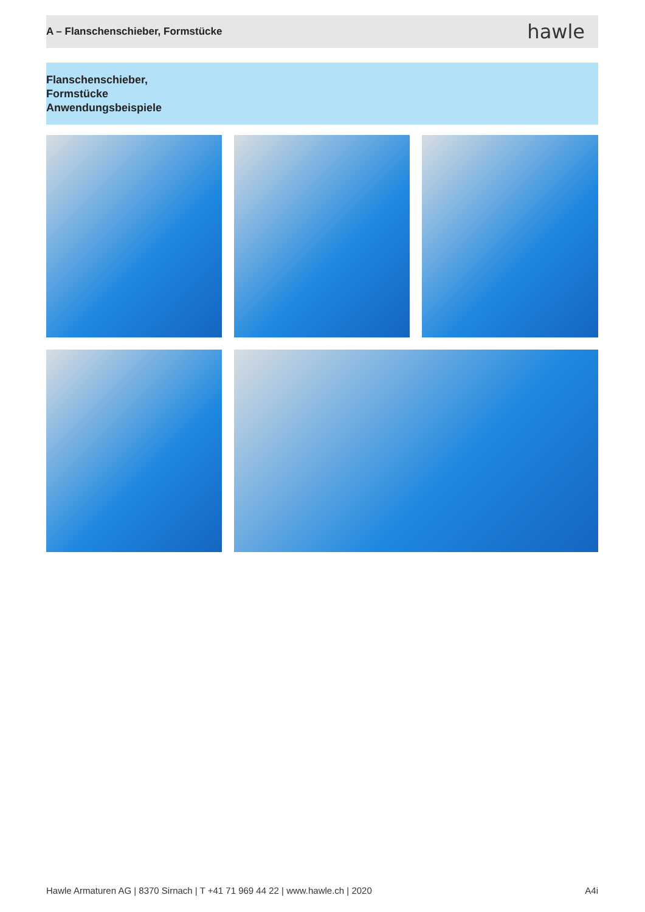A – Flanschenschieber, Formstücke
hawle
Flanschenschieber,
Formstücke
Anwendungsbeispiele
Hawle Armaturen AG | 8370 Sirnach | T +41 71 969 44 22 | www.hawle.ch | 2020 A4i